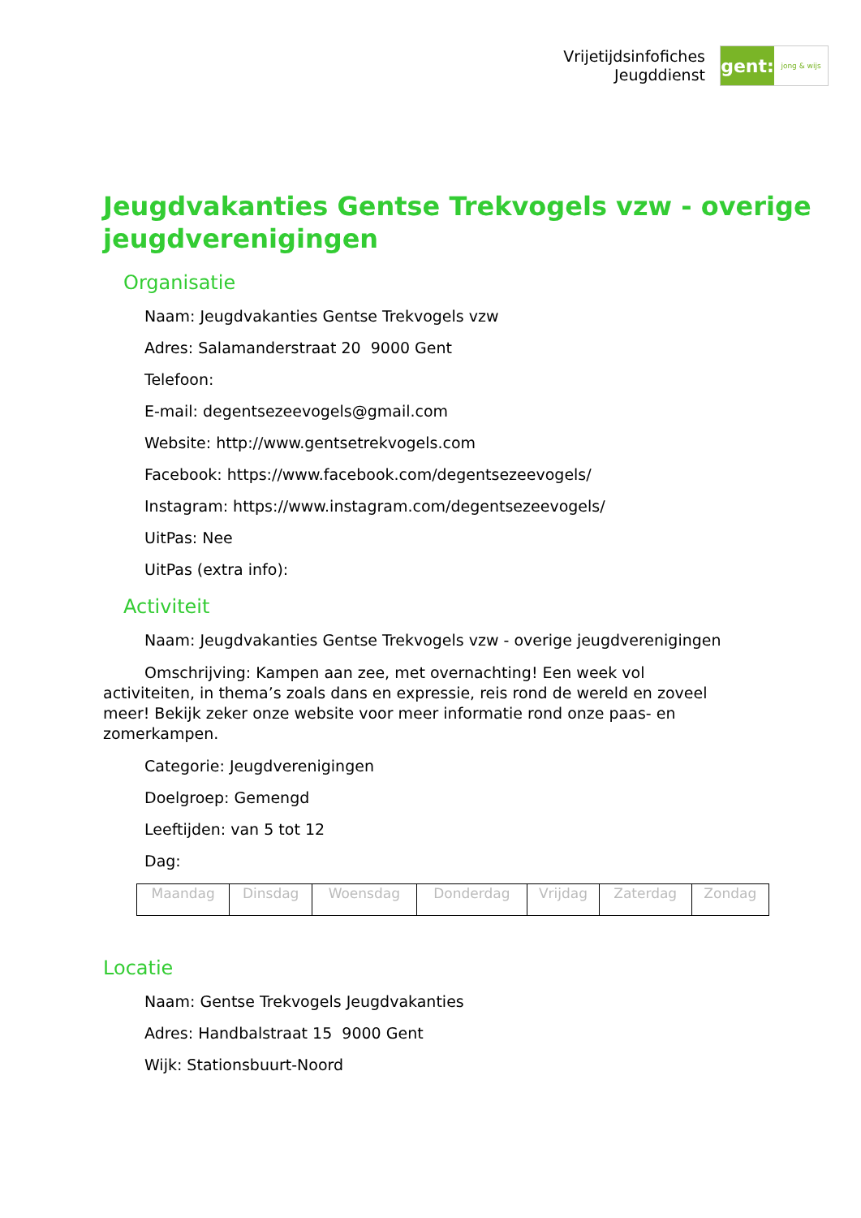Vrijetijdsinfofiches
Jeugddienst
gent:
jong & wijs
Jeugdvakanties Gentse Trekvogels vzw - overige jeugdverenigingen
Organisatie
Naam: Jeugdvakanties Gentse Trekvogels vzw
Adres: Salamanderstraat 20 9000 Gent
Telefoon:
E-mail: degentsezeevogels@gmail.com
Website: http://www.gentsetrekvogels.com
Facebook: https://www.facebook.com/degentsezeevogels/
Instagram: https://www.instagram.com/degentsezeevogels/
UitPas: Nee
UitPas (extra info):
Activiteit
Naam: Jeugdvakanties Gentse Trekvogels vzw - overige jeugdverenigingen
Omschrijving: Kampen aan zee, met overnachting! Een week vol activiteiten, in thema’s zoals dans en expressie, reis rond de wereld en zoveel meer! Bekijk zeker onze website voor meer informatie rond onze paas- en zomerkampen.
Categorie: Jeugdverenigingen
Doelgroep: Gemengd
Leeftijden: van 5 tot 12
Dag:
| Maandag | Dinsdag | Woensdag | Donderdag | Vrijdag | Zaterdag | Zondag |
Locatie
Naam: Gentse Trekvogels Jeugdvakanties
Adres: Handbalstraat 15 9000 Gent
Wijk: Stationsbuurt-Noord